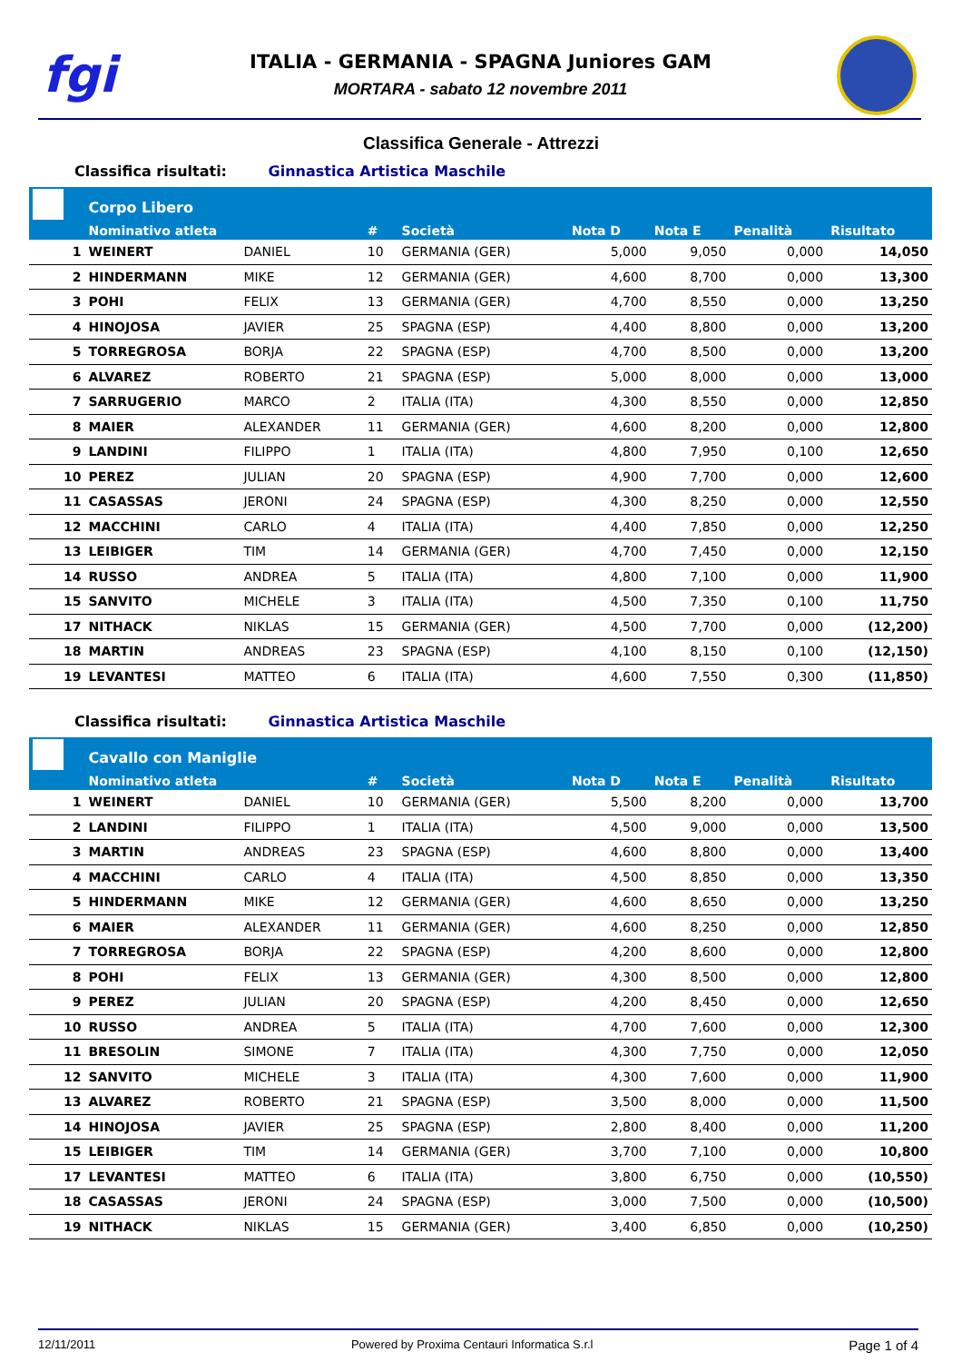fgi
ITALIA - GERMANIA - SPAGNA Juniores GAM
MORTARA - sabato 12 novembre 2011
Classifica Generale - Attrezzi
Classifica risultati: Ginnastica Artistica Maschile
| | Corpo Libero | | | | | | | |
| --- | --- | --- | --- | --- | --- | --- | --- | --- |
| | Nominativo atleta | | # | Società | Nota D | Nota E | Penalità | Risultato |
| 1 | WEINERT | DANIEL | 10 | GERMANIA (GER) | 5,000 | 9,050 | 0,000 | 14,050 |
| 2 | HINDERMANN | MIKE | 12 | GERMANIA (GER) | 4,600 | 8,700 | 0,000 | 13,300 |
| 3 | POHI | FELIX | 13 | GERMANIA (GER) | 4,700 | 8,550 | 0,000 | 13,250 |
| 4 | HINOJOSA | JAVIER | 25 | SPAGNA (ESP) | 4,400 | 8,800 | 0,000 | 13,200 |
| 5 | TORREGROSA | BORJA | 22 | SPAGNA (ESP) | 4,700 | 8,500 | 0,000 | 13,200 |
| 6 | ALVAREZ | ROBERTO | 21 | SPAGNA (ESP) | 5,000 | 8,000 | 0,000 | 13,000 |
| 7 | SARRUGERIO | MARCO | 2 | ITALIA (ITA) | 4,300 | 8,550 | 0,000 | 12,850 |
| 8 | MAIER | ALEXANDER | 11 | GERMANIA (GER) | 4,600 | 8,200 | 0,000 | 12,800 |
| 9 | LANDINI | FILIPPO | 1 | ITALIA (ITA) | 4,800 | 7,950 | 0,100 | 12,650 |
| 10 | PEREZ | JULIAN | 20 | SPAGNA (ESP) | 4,900 | 7,700 | 0,000 | 12,600 |
| 11 | CASASSAS | JERONI | 24 | SPAGNA (ESP) | 4,300 | 8,250 | 0,000 | 12,550 |
| 12 | MACCHINI | CARLO | 4 | ITALIA (ITA) | 4,400 | 7,850 | 0,000 | 12,250 |
| 13 | LEIBIGER | TIM | 14 | GERMANIA (GER) | 4,700 | 7,450 | 0,000 | 12,150 |
| 14 | RUSSO | ANDREA | 5 | ITALIA (ITA) | 4,800 | 7,100 | 0,000 | 11,900 |
| 15 | SANVITO | MICHELE | 3 | ITALIA (ITA) | 4,500 | 7,350 | 0,100 | 11,750 |
| 17 | NITHACK | NIKLAS | 15 | GERMANIA (GER) | 4,500 | 7,700 | 0,000 | (12,200) |
| 18 | MARTIN | ANDREAS | 23 | SPAGNA (ESP) | 4,100 | 8,150 | 0,100 | (12,150) |
| 19 | LEVANTESI | MATTEO | 6 | ITALIA (ITA) | 4,600 | 7,550 | 0,300 | (11,850) |
Classifica risultati: Ginnastica Artistica Maschile
| | Cavallo con Maniglie | | | | | | | |
| --- | --- | --- | --- | --- | --- | --- | --- | --- |
| | Nominativo atleta | | # | Società | Nota D | Nota E | Penalità | Risultato |
| 1 | WEINERT | DANIEL | 10 | GERMANIA (GER) | 5,500 | 8,200 | 0,000 | 13,700 |
| 2 | LANDINI | FILIPPO | 1 | ITALIA (ITA) | 4,500 | 9,000 | 0,000 | 13,500 |
| 3 | MARTIN | ANDREAS | 23 | SPAGNA (ESP) | 4,600 | 8,800 | 0,000 | 13,400 |
| 4 | MACCHINI | CARLO | 4 | ITALIA (ITA) | 4,500 | 8,850 | 0,000 | 13,350 |
| 5 | HINDERMANN | MIKE | 12 | GERMANIA (GER) | 4,600 | 8,650 | 0,000 | 13,250 |
| 6 | MAIER | ALEXANDER | 11 | GERMANIA (GER) | 4,600 | 8,250 | 0,000 | 12,850 |
| 7 | TORREGROSA | BORJA | 22 | SPAGNA (ESP) | 4,200 | 8,600 | 0,000 | 12,800 |
| 8 | POHI | FELIX | 13 | GERMANIA (GER) | 4,300 | 8,500 | 0,000 | 12,800 |
| 9 | PEREZ | JULIAN | 20 | SPAGNA (ESP) | 4,200 | 8,450 | 0,000 | 12,650 |
| 10 | RUSSO | ANDREA | 5 | ITALIA (ITA) | 4,700 | 7,600 | 0,000 | 12,300 |
| 11 | BRESOLIN | SIMONE | 7 | ITALIA (ITA) | 4,300 | 7,750 | 0,000 | 12,050 |
| 12 | SANVITO | MICHELE | 3 | ITALIA (ITA) | 4,300 | 7,600 | 0,000 | 11,900 |
| 13 | ALVAREZ | ROBERTO | 21 | SPAGNA (ESP) | 3,500 | 8,000 | 0,000 | 11,500 |
| 14 | HINOJOSA | JAVIER | 25 | SPAGNA (ESP) | 2,800 | 8,400 | 0,000 | 11,200 |
| 15 | LEIBIGER | TIM | 14 | GERMANIA (GER) | 3,700 | 7,100 | 0,000 | 10,800 |
| 17 | LEVANTESI | MATTEO | 6 | ITALIA (ITA) | 3,800 | 6,750 | 0,000 | (10,550) |
| 18 | CASASSAS | JERONI | 24 | SPAGNA (ESP) | 3,000 | 7,500 | 0,000 | (10,500) |
| 19 | NITHACK | NIKLAS | 15 | GERMANIA (GER) | 3,400 | 6,850 | 0,000 | (10,250) |
12/11/2011 Powered by Proxima Centauri Informatica S.r.l Page 1 of 4